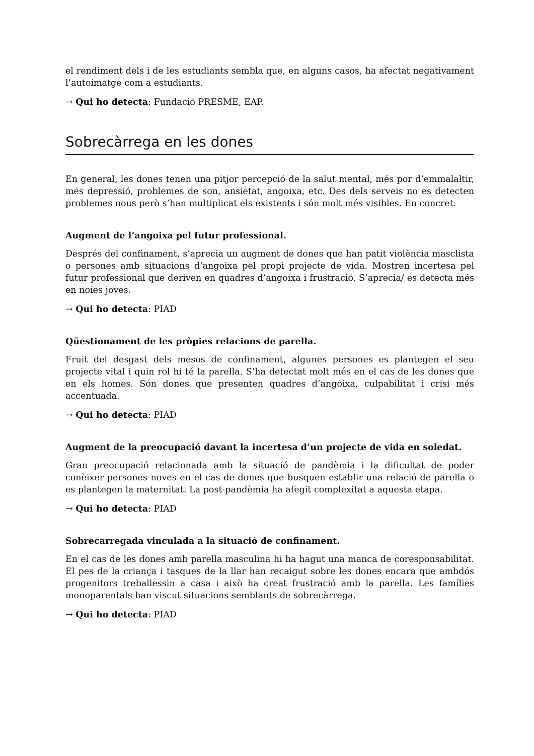el rendiment dels i de les estudiants sembla que, en alguns casos, ha afectat negativament l’autoimatge com a estudiants.
→ Qui ho detecta: Fundació PRESME, EAP.
Sobrecàrrega en les dones
En general, les dones tenen una pitjor percepció de la salut mental, més por d’emmalaltir, més depressió, problemes de son, ansietat, angoixa, etc. Des dels serveis no es detecten problemes nous però s’han multiplicat els existents i són molt més visibles. En concret:
Augment de l’angoixa pel futur professional.
Després del confinament, s’aprecia un augment de dones que han patit violència masclista o persones amb situacions d’angoixa pel propi projecte de vida. Mostren incertesa pel futur professional que deriven en quadres d’angoixa i frustració. S’aprecia/ es detecta més en noies joves.
→ Qui ho detecta: PIAD
Qüestionament de les pròpies relacions de parella.
Fruit del desgast dels mesos de confinament, algunes persones es plantegen el seu projecte vital i quin rol hi té la parella. S’ha detectat molt més en el cas de les dones que en els homes. Són dones que presenten quadres d’angoixa, culpabilitat i crisi més accentuada.
→ Qui ho detecta: PIAD
Augment de la preocupació davant la incertesa d’un projecte de vida en soledat.
Gran preocupació relacionada amb la situació de pandèmia i la dificultat de poder conèixer persones noves en el cas de dones que busquen establir una relació de parella o es plantegen la maternitat. La post-pandèmia ha afegit complexitat a aquesta etapa.
→ Qui ho detecta: PIAD
Sobrecarregada vinculada a la situació de confinament.
En el cas de les dones amb parella masculina hi ha hagut una manca de coresponsabilitat. El pes de la criança i tasques de la llar han recaigut sobre les dones encara que ambdós progenitors treballessin a casa i això ha creat frustració amb la parella. Les famílies monoparentals han viscut situacions semblants de sobrecàrrega.
→ Qui ho detecta: PIAD